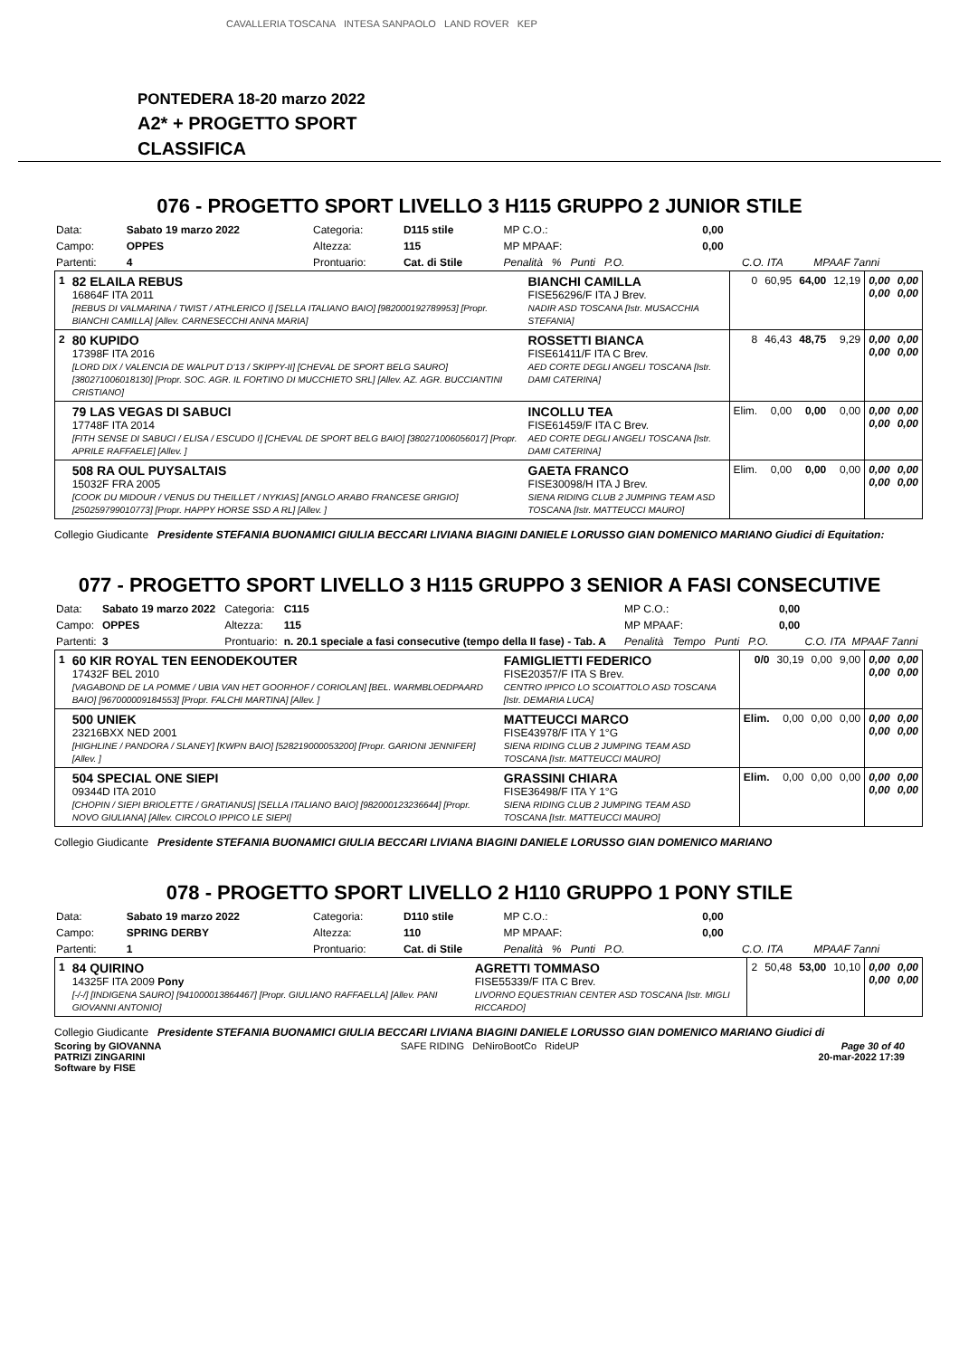CAVALLERIA TOSCANA INTESA SANPAOLO LAND ROVER KEP
PONTEDERA 18-20 marzo 2022
A2* + PROGETTO SPORT
CLASSIFICA
076 - PROGETTO SPORT LIVELLO 3 H115 GRUPPO 2 JUNIOR STILE
| Data: | Sabato 19 marzo 2022 | Categoria: | D115 stile | MP C.O.: | 0,00 | | |
| Campo: | OPPES | Altezza: | 115 | MP MPAAF: | 0,00 | | |
| Partenti: | 4 | Prontuario: | Cat. di Stile | Penalità % Punti P.O. | | C.O. ITA | MPAAF 7anni |
| 1 | 82 ELAILA REBUS 16864F ITA 2011 [REBUS DI VALMARINA / TWIST / ATHLERICO I] [SELLA ITALIANO BAIO] [982000192789953] [Propr. BIANCHI CAMILLA] [Allev. CARNESECCHI ANNA MARIA] | BIANCHI CAMILLA FISE56296/F ITA J Brev. NADIR ASD TOSCANA [Istr. MUSACCHIA STEFANIA] | 0 | 60,95 | 64,00 | 12,19 | 0,00 0,00 | 0,00 0,00 |
| 2 | 80 KUPIDO 17398F ITA 2016 [LORD DIX / VALENCIA DE WALPUT D'13 / SKIPPY-II] [CHEVAL DE SPORT BELG SAURO] [380271006018130] [Propr. SOC. AGR. IL FORTINO DI MUCCHIETO SRL] [Allev. AZ. AGR. BUCCIANTINI CRISTIANO] | ROSSETTI BIANCA FISE61411/F ITA C Brev. AED CORTE DEGLI ANGELI TOSCANA [Istr. DAMI CATERINA] | 8 | 46,43 | 48,75 | 9,29 | 0,00 0,00 | 0,00 0,00 |
| | 79 LAS VEGAS DI SABUCI 17748F ITA 2014 [FITH SENSE DI SABUCI / ELISA / ESCUDO I] [CHEVAL DE SPORT BELG BAIO] [380271006056017] [Propr. APRILE RAFFAELE] [Allev. ] | INCOLLU TEA FISE61459/F ITA C Brev. AED CORTE DEGLI ANGELI TOSCANA [Istr. DAMI CATERINA] | Elim. | 0,00 | 0,00 | 0,00 | 0,00 0,00 | 0,00 0,00 |
| | 508 RA OUL PUYSALTAIS 15032F FRA 2005 [COOK DU MIDOUR / VENUS DU THEILLET / NYKIAS] [ANGLO ARABO FRANCESE GRIGIO] [250259799010773] [Propr. HAPPY HORSE SSD A RL] [Allev. ] | GAETA FRANCO FISE30098/H ITA J Brev. SIENA RIDING CLUB 2 JUMPING TEAM ASD TOSCANA [Istr. MATTEUCCI MAURO] | Elim. | 0,00 | 0,00 | 0,00 | 0,00 0,00 | 0,00 0,00 |
Collegio Giudicante Presidente STEFANIA BUONAMICI GIULIA BECCARI LIVIANA BIAGINI DANIELE LORUSSO GIAN DOMENICO MARIANO Giudici di Equitation:
077 - PROGETTO SPORT LIVELLO 3 H115 GRUPPO 3 SENIOR A FASI CONSECUTIVE
| Data: | Sabato 19 marzo 2022 | Categoria: | C115 | MP C.O.: | 0,00 | | |
| Campo: | OPPES | Altezza: | 115 | MP MPAAF: | 0,00 | | |
| Partenti: | 3 | Prontuario: | n. 20.1 speciale a fasi consecutive (tempo della II fase) - Tab. A | Penalità Tempo Punti P.O. | | C.O. ITA | MPAAF 7anni |
| 1 | 60 KIR ROYAL TEN EENODEKOUTER 17432F BEL 2010 [VAGABOND DE LA POMME / UBIA VAN HET GOORHOF / CORIOLAN] [BEL. WARMBLOEDPAARD BAIO] [967000009184553] [Propr. FALCHI MARTINA] [Allev. ] | FAMIGLIETTI FEDERICO FISE20357/F ITA S Brev. CENTRO IPPICO LO SCOIATTOLO ASD TOSCANA [Istr. DEMARIA LUCA] | 0/0 | 30,19 | 0,00 | 9,00 | 0,00 0,00 | 0,00 0,00 |
| | 500 UNIEK 23216BXX NED 2001 [HIGHLINE / PANDORA / SLANEY] [KWPN BAIO] [528219000053200] [Propr. GARIONI JENNIFER] [Allev. ] | MATTEUCCI MARCO FISE43978/F ITA Y 1°G SIENA RIDING CLUB 2 JUMPING TEAM ASD TOSCANA [Istr. MATTEUCCI MAURO] | Elim. | 0,00 | 0,00 | 0,00 | 0,00 0,00 | 0,00 0,00 |
| | 504 SPECIAL ONE SIEPI 09344D ITA 2010 [CHOPIN / SIEPI BRIOLETTE / GRATIANUS] [SELLA ITALIANO BAIO] [982000123236644] [Propr. NOVO GIULIANA] [Allev. CIRCOLO IPPICO LE SIEPI] | GRASSINI CHIARA FISE36498/F ITA Y 1°G SIENA RIDING CLUB 2 JUMPING TEAM ASD TOSCANA [Istr. MATTEUCCI MAURO] | Elim. | 0,00 | 0,00 | 0,00 | 0,00 0,00 | 0,00 0,00 |
Collegio Giudicante Presidente STEFANIA BUONAMICI GIULIA BECCARI LIVIANA BIAGINI DANIELE LORUSSO GIAN DOMENICO MARIANO
078 - PROGETTO SPORT LIVELLO 2 H110 GRUPPO 1 PONY STILE
| Data: | Sabato 19 marzo 2022 | Categoria: | D110 stile | MP C.O.: | 0,00 | | |
| Campo: | SPRING DERBY | Altezza: | 110 | MP MPAAF: | 0,00 | | |
| Partenti: | 1 | Prontuario: | Cat. di Stile | Penalità % Punti P.O. | | C.O. ITA | MPAAF 7anni |
| 1 | 84 QUIRINO 14325F ITA 2009 Pony [-/-/] [INDIGENA SAURO] [941000013864467] [Propr. GIULIANO RAFFAELLA] [Allev. PANI GIOVANNI ANTONIO] | AGRETTI TOMMASO FISE55339/F ITA C Brev. LIVORNO EQUESTRIAN CENTER ASD TOSCANA [Istr. MIGLI RICCARDO] | 2 | 50,48 | 53,00 | 10,10 | 0,00 0,00 | 0,00 0,00 |
Collegio Giudicante Presidente STEFANIA BUONAMICI GIULIA BECCARI LIVIANA BIAGINI DANIELE LORUSSO GIAN DOMENICO MARIANO Giudici di
Scoring by GIOVANNA
PATRIZI ZINGARINI
Software by FISE
SAFE RIDING DeNiroBootCo RideUP
Page 30 of 40
20-mar-2022 17:39